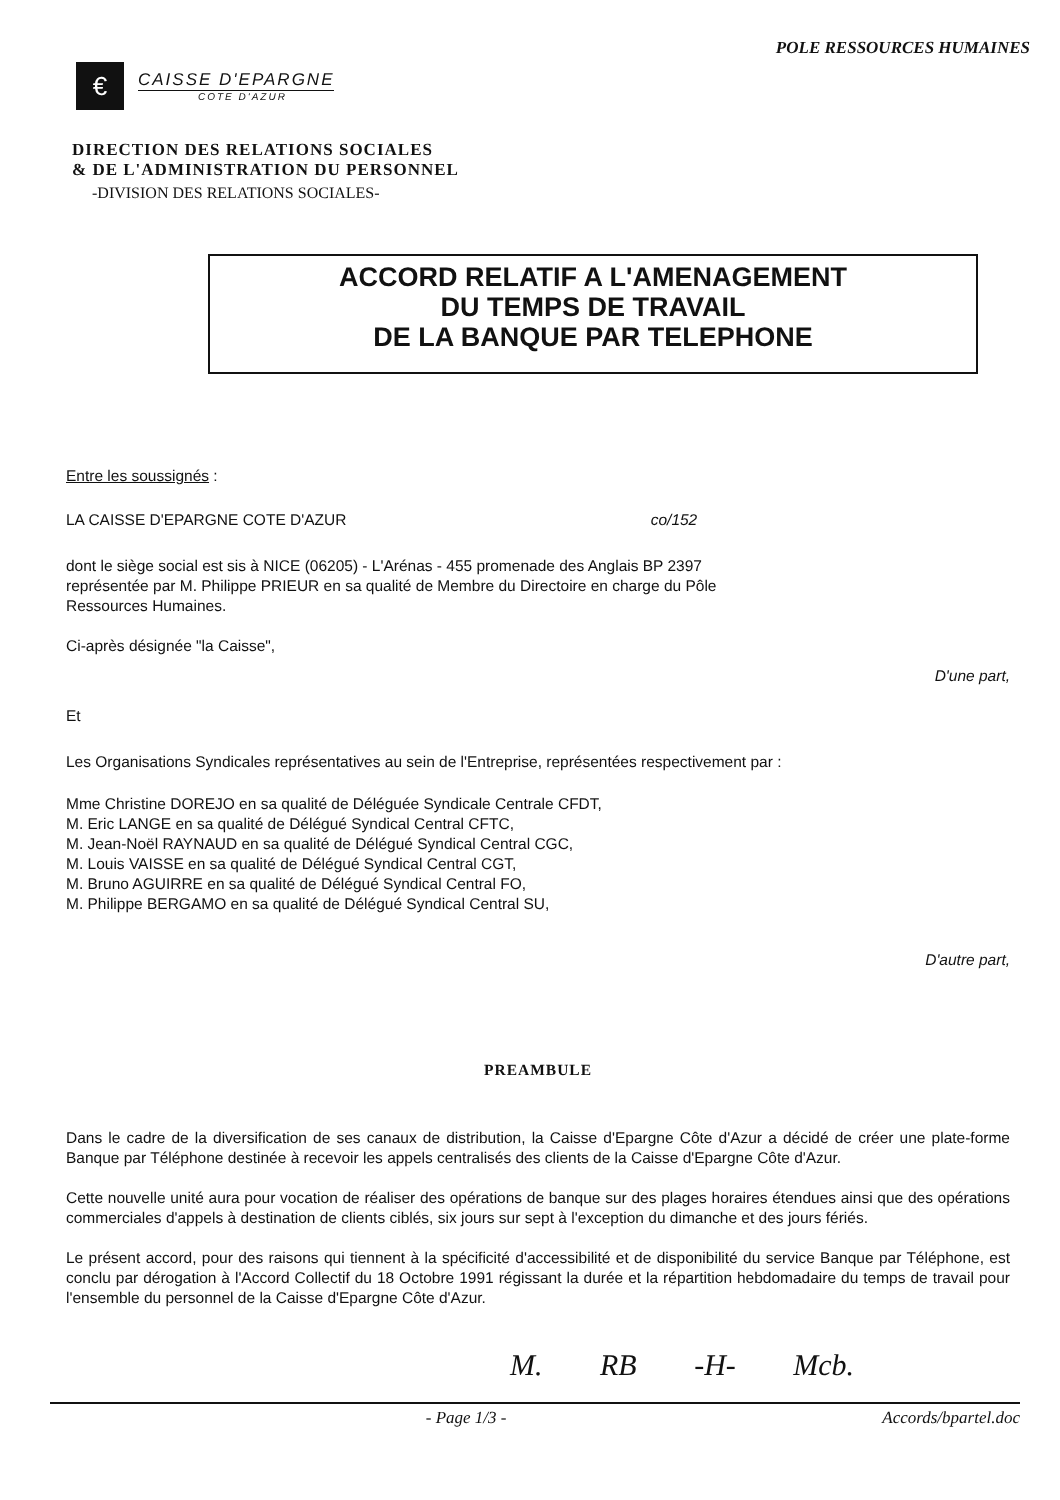POLE RESSOURCES HUMAINES
€
CAISSE D'EPARGNE
COTE D'AZUR
DIRECTION DES RELATIONS SOCIALES
& DE L'ADMINISTRATION DU PERSONNEL
-DIVISION DES RELATIONS SOCIALES-
ACCORD RELATIF A L'AMENAGEMENT
DU TEMPS DE TRAVAIL
DE LA BANQUE PAR TELEPHONE
Entre les soussignés :
LA CAISSE D'EPARGNE COTE D'AZUR co/152
dont le siège social est sis à NICE (06205) - L'Arénas - 455 promenade des Anglais BP 2397
représentée par M. Philippe PRIEUR en sa qualité de Membre du Directoire en charge du Pôle
Ressources Humaines.
Ci-après désignée "la Caisse",
D'une part,
Et
Les Organisations Syndicales représentatives au sein de l'Entreprise, représentées respectivement par :
Mme Christine DOREJO en sa qualité de Déléguée Syndicale Centrale CFDT,
M. Eric LANGE en sa qualité de Délégué Syndical Central CFTC,
M. Jean-Noël RAYNAUD en sa qualité de Délégué Syndical Central CGC,
M. Louis VAISSE en sa qualité de Délégué Syndical Central CGT,
M. Bruno AGUIRRE en sa qualité de Délégué Syndical Central FO,
M. Philippe BERGAMO en sa qualité de Délégué Syndical Central SU,
D'autre part,
PREAMBULE
Dans le cadre de la diversification de ses canaux de distribution, la Caisse d'Epargne Côte d'Azur a décidé de créer une plate-forme Banque par Téléphone destinée à recevoir les appels centralisés des clients de la Caisse d'Epargne Côte d'Azur.
Cette nouvelle unité aura pour vocation de réaliser des opérations de banque sur des plages horaires étendues ainsi que des opérations commerciales d'appels à destination de clients ciblés, six jours sur sept à l'exception du dimanche et des jours fériés.
Le présent accord, pour des raisons qui tiennent à la spécificité d'accessibilité et de disponibilité du service Banque par Téléphone, est conclu par dérogation à l'Accord Collectif du 18 Octobre 1991 régissant la durée et la répartition hebdomadaire du temps de travail pour l'ensemble du personnel de la Caisse d'Epargne Côte d'Azur.
M. RB -H- Mcb.
- Page 1/3 - Accords/bpartel.doc